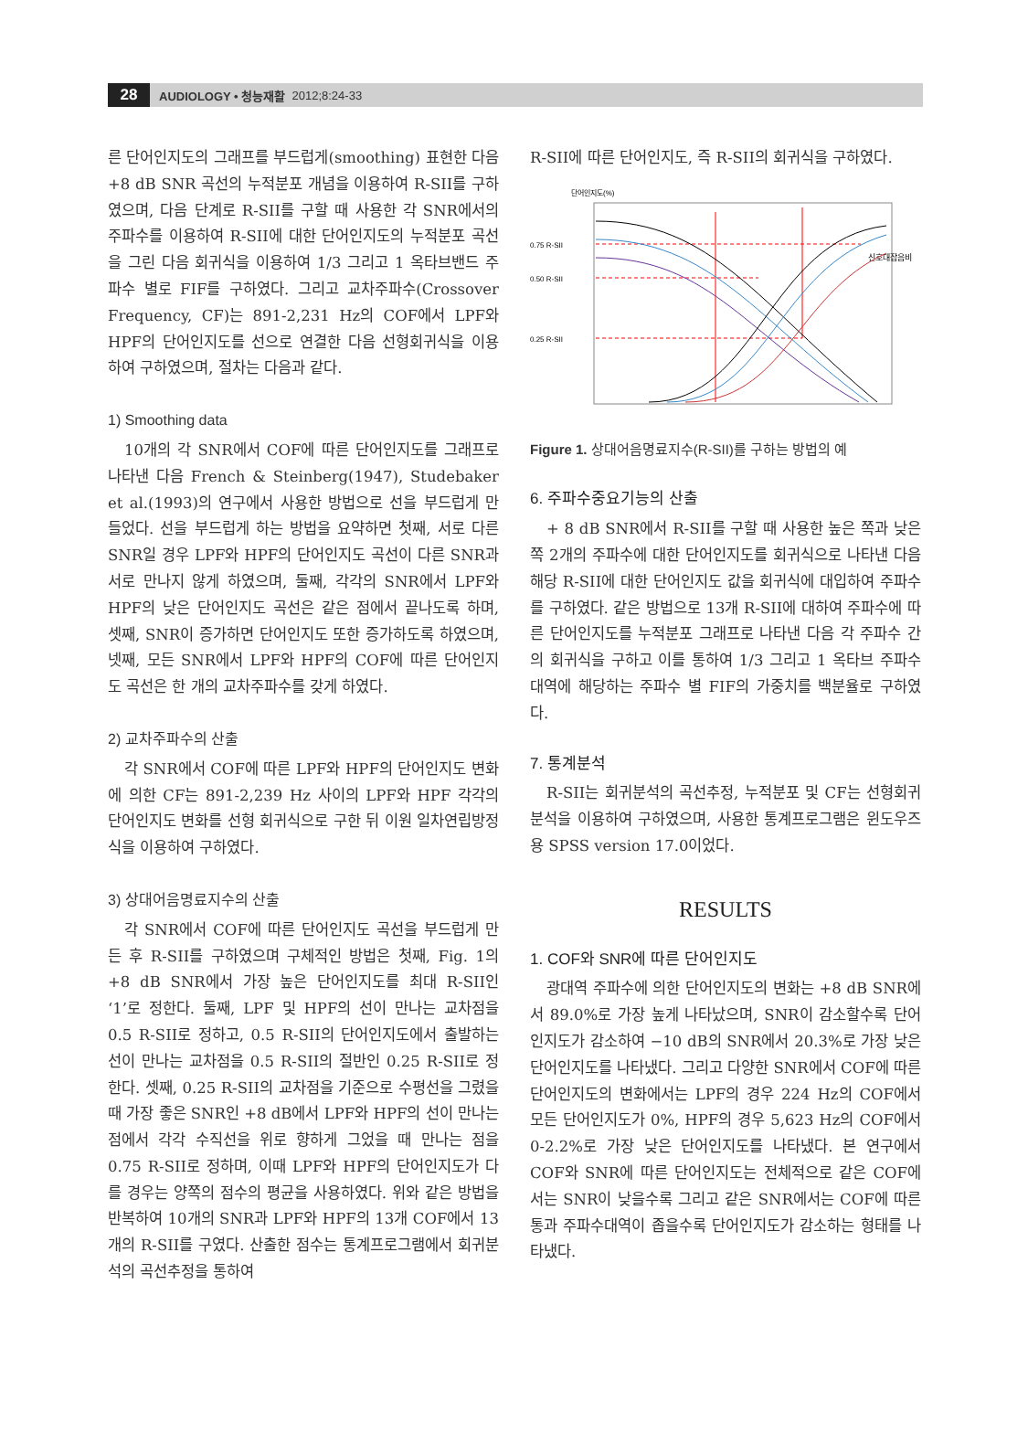28 AUDIOLOGY • 청능재활 2012;8:24-33
른 단어인지도의 그래프를 부드럽게(smoothing) 표현한 다음 +8 dB SNR 곡선의 누적분포 개념을 이용하여 R-SII를 구하였으며, 다음 단계로 R-SII를 구할 때 사용한 각 SNR에서의 주파수를 이용하여 R-SII에 대한 단어인지도의 누적분포 곡선을 그린 다음 회귀식을 이용하여 1/3 그리고 1 옥타브밴드 주파수 별로 FIF를 구하였다. 그리고 교차주파수(Crossover Frequency, CF)는 891-2,231 Hz의 COF에서 LPF와 HPF의 단어인지도를 선으로 연결한 다음 선형회귀식을 이용하여 구하였으며, 절차는 다음과 같다.
1) Smoothing data
10개의 각 SNR에서 COF에 따른 단어인지도를 그래프로 나타낸 다음 French & Steinberg(1947), Studebaker et al.(1993)의 연구에서 사용한 방법으로 선을 부드럽게 만들었다. 선을 부드럽게 하는 방법을 요약하면 첫째, 서로 다른 SNR일 경우 LPF와 HPF의 단어인지도 곡선이 다른 SNR과 서로 만나지 않게 하였으며, 둘째, 각각의 SNR에서 LPF와 HPF의 낮은 단어인지도 곡선은 같은 점에서 끝나도록 하며, 셋째, SNR이 증가하면 단어인지도 또한 증가하도록 하였으며, 넷째, 모든 SNR에서 LPF와 HPF의 COF에 따른 단어인지도 곡선은 한 개의 교차주파수를 갖게 하였다.
2) 교차주파수의 산출
각 SNR에서 COF에 따른 LPF와 HPF의 단어인지도 변화에 의한 CF는 891-2,239 Hz 사이의 LPF와 HPF 각각의 단어인지도 변화를 선형 회귀식으로 구한 뒤 이원 일차연립방정식을 이용하여 구하였다.
3) 상대어음명료지수의 산출
각 SNR에서 COF에 따른 단어인지도 곡선을 부드럽게 만든 후 R-SII를 구하였으며 구체적인 방법은 첫째, Fig. 1의 +8 dB SNR에서 가장 높은 단어인지도를 최대 R-SII인 ‘1’로 정한다. 둘째, LPF 및 HPF의 선이 만나는 교차점을 0.5 R-SII로 정하고, 0.5 R-SII의 단어인지도에서 출발하는 선이 만나는 교차점을 0.5 R-SII의 절반인 0.25 R-SII로 정한다. 셋째, 0.25 R-SII의 교차점을 기준으로 수평선을 그렸을 때 가장 좋은 SNR인 +8 dB에서 LPF와 HPF의 선이 만나는 점에서 각각 수직선을 위로 향하게 그었을 때 만나는 점을 0.75 R-SII로 정하며, 이때 LPF와 HPF의 단어인지도가 다를 경우는 양쪽의 점수의 평균을 사용하였다. 위와 같은 방법을 반복하여 10개의 SNR과 LPF와 HPF의 13개 COF에서 13개의 R-SII를 구였다. 산출한 점수는 통계프로그램에서 회귀분석의 곡선추정을 통하여
R-SII에 따른 단어인지도, 즉 R-SII의 회귀식을 구하였다.
단어인지도(%)
0.75 R-SII
0.50 R-SII
0.25 R-SII
신호대잡음비
Figure 1. 상대어음명료지수(R-SII)를 구하는 방법의 예
6. 주파수중요기능의 산출
+ 8 dB SNR에서 R-SII를 구할 때 사용한 높은 쪽과 낮은 쪽 2개의 주파수에 대한 단어인지도를 회귀식으로 나타낸 다음 해당 R-SII에 대한 단어인지도 값을 회귀식에 대입하여 주파수를 구하였다. 같은 방법으로 13개 R-SII에 대하여 주파수에 따른 단어인지도를 누적분포 그래프로 나타낸 다음 각 주파수 간의 회귀식을 구하고 이를 통하여 1/3 그리고 1 옥타브 주파수대역에 해당하는 주파수 별 FIF의 가중치를 백분율로 구하였다.
7. 통계분석
R-SII는 회귀분석의 곡선추정, 누적분포 및 CF는 선형회귀분석을 이용하여 구하였으며, 사용한 통계프로그램은 윈도우즈용 SPSS version 17.0이었다.
RESULTS
1. COF와 SNR에 따른 단어인지도
광대역 주파수에 의한 단어인지도의 변화는 +8 dB SNR에서 89.0%로 가장 높게 나타났으며, SNR이 감소할수록 단어인지도가 감소하여 −10 dB의 SNR에서 20.3%로 가장 낮은 단어인지도를 나타냈다. 그리고 다양한 SNR에서 COF에 따른 단어인지도의 변화에서는 LPF의 경우 224 Hz의 COF에서 모든 단어인지도가 0%, HPF의 경우 5,623 Hz의 COF에서 0-2.2%로 가장 낮은 단어인지도를 나타냈다. 본 연구에서 COF와 SNR에 따른 단어인지도는 전체적으로 같은 COF에서는 SNR이 낮을수록 그리고 같은 SNR에서는 COF에 따른 통과 주파수대역이 좁을수록 단어인지도가 감소하는 형태를 나타냈다.